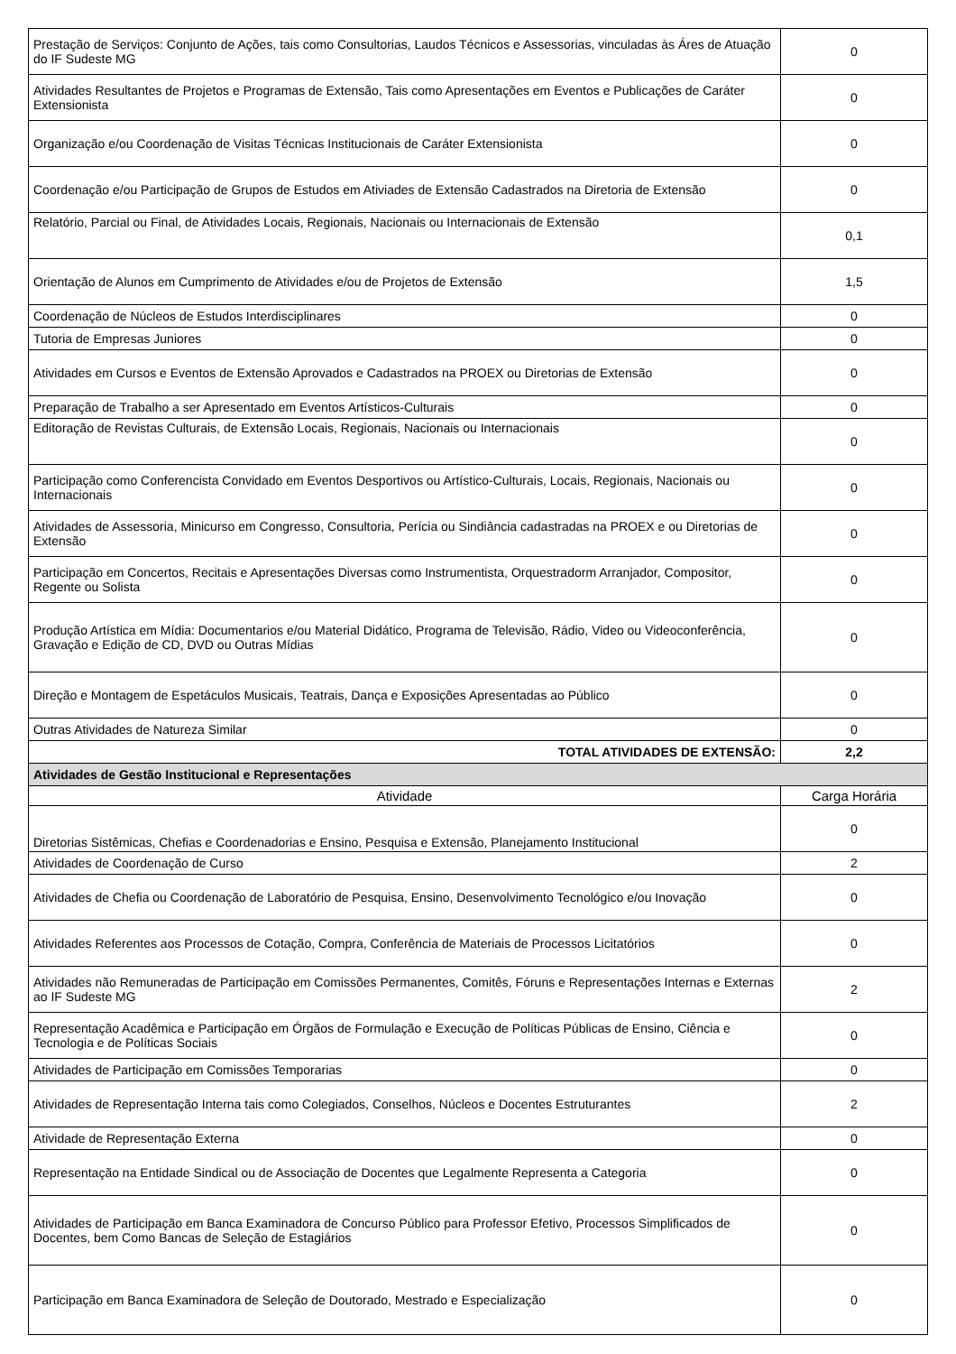| Prestação de Serviços: Conjunto de Ações, tais como Consultorias, Laudos Técnicos e Assessorias, vinculadas às Áres de Atuação do IF Sudeste MG | 0 |
| Atividades Resultantes de Projetos e Programas de Extensão, Tais como Apresentações em Eventos e Publicações de Caráter Extensionista | 0 |
| Organização e/ou Coordenação de Visitas Técnicas Institucionais de Caráter Extensionista | 0 |
| Coordenação e/ou Participação de Grupos de Estudos em Ativiades de Extensão Cadastrados na Diretoria de Extensão | 0 |
| Relatório, Parcial ou Final, de Atividades Locais, Regionais, Nacionais ou Internacionais de Extensão | 0,1 |
| Orientação de Alunos em Cumprimento de Atividades e/ou de Projetos de Extensão | 1,5 |
| Coordenação de Núcleos de Estudos Interdisciplinares | 0 |
| Tutoria de Empresas Juniores | 0 |
| Atividades em Cursos e Eventos de Extensão Aprovados e Cadastrados na PROEX ou Diretorias de Extensão | 0 |
| Preparação de Trabalho a ser Apresentado em Eventos Artísticos-Culturais | 0 |
| Editoração de Revistas Culturais, de Extensão Locais, Regionais, Nacionais ou Internacionais | 0 |
| Participação como Conferencista Convidado em Eventos Desportivos ou Artístico-Culturais, Locais, Regionais, Nacionais ou Internacionais | 0 |
| Atividades de Assessoria, Minicurso em Congresso, Consultoria, Perícia ou Sindiância cadastradas na PROEX e ou Diretorias de Extensão | 0 |
| Participação em Concertos, Recitais e Apresentações Diversas como Instrumentista, Orquestradorm Arranjador, Compositor, Regente ou Solista | 0 |
| Produção Artística em Mídia: Documentarios e/ou Material Didático, Programa de Televisão, Rádio, Video ou Videoconferência, Gravação e Edição de CD, DVD ou Outras Mídias | 0 |
| Direção e Montagem de Espetáculos Musicais, Teatrais, Dança e Exposições Apresentadas ao Público | 0 |
| Outras Atividades de Natureza Similar | 0 |
| TOTAL ATIVIDADES DE EXTENSÃO: | 2,2 |
| Atividades de Gestão Institucional e Representações | |
| Atividade | Carga Horária |
| Diretorias Sistêmicas, Chefias e Coordenadorias e Ensino, Pesquisa e Extensão, Planejamento Institucional | 0 |
| Atividades de Coordenação de Curso | 2 |
| Atividades de Chefia ou Coordenação de Laboratório de Pesquisa, Ensino, Desenvolvimento Tecnológico e/ou Inovação | 0 |
| Atividades Referentes aos Processos de Cotação, Compra, Conferência de Materiais de Processos Licitatórios | 0 |
| Atividades não Remuneradas de Participação em Comissões Permanentes, Comitês, Fóruns e Representações Internas e Externas ao IF Sudeste MG | 2 |
| Representação Acadêmica e Participação em Órgãos de Formulação e Execução de Políticas Públicas de Ensino, Ciência e Tecnologia e de Políticas Sociais | 0 |
| Atividades de Participação em Comissões Temporarias | 0 |
| Atividades de Representação Interna tais como Colegiados, Conselhos, Núcleos e Docentes Estruturantes | 2 |
| Atividade de Representação Externa | 0 |
| Representação na Entidade Sindical ou de Associação de Docentes que Legalmente Representa a Categoria | 0 |
| Atividades de Participação em Banca Examinadora de Concurso Público para Professor Efetivo, Processos Simplificados de Docentes, bem Como Bancas de Seleção de Estagiários | 0 |
| Participação em Banca Examinadora de Seleção de Doutorado, Mestrado e Especialização | 0 |